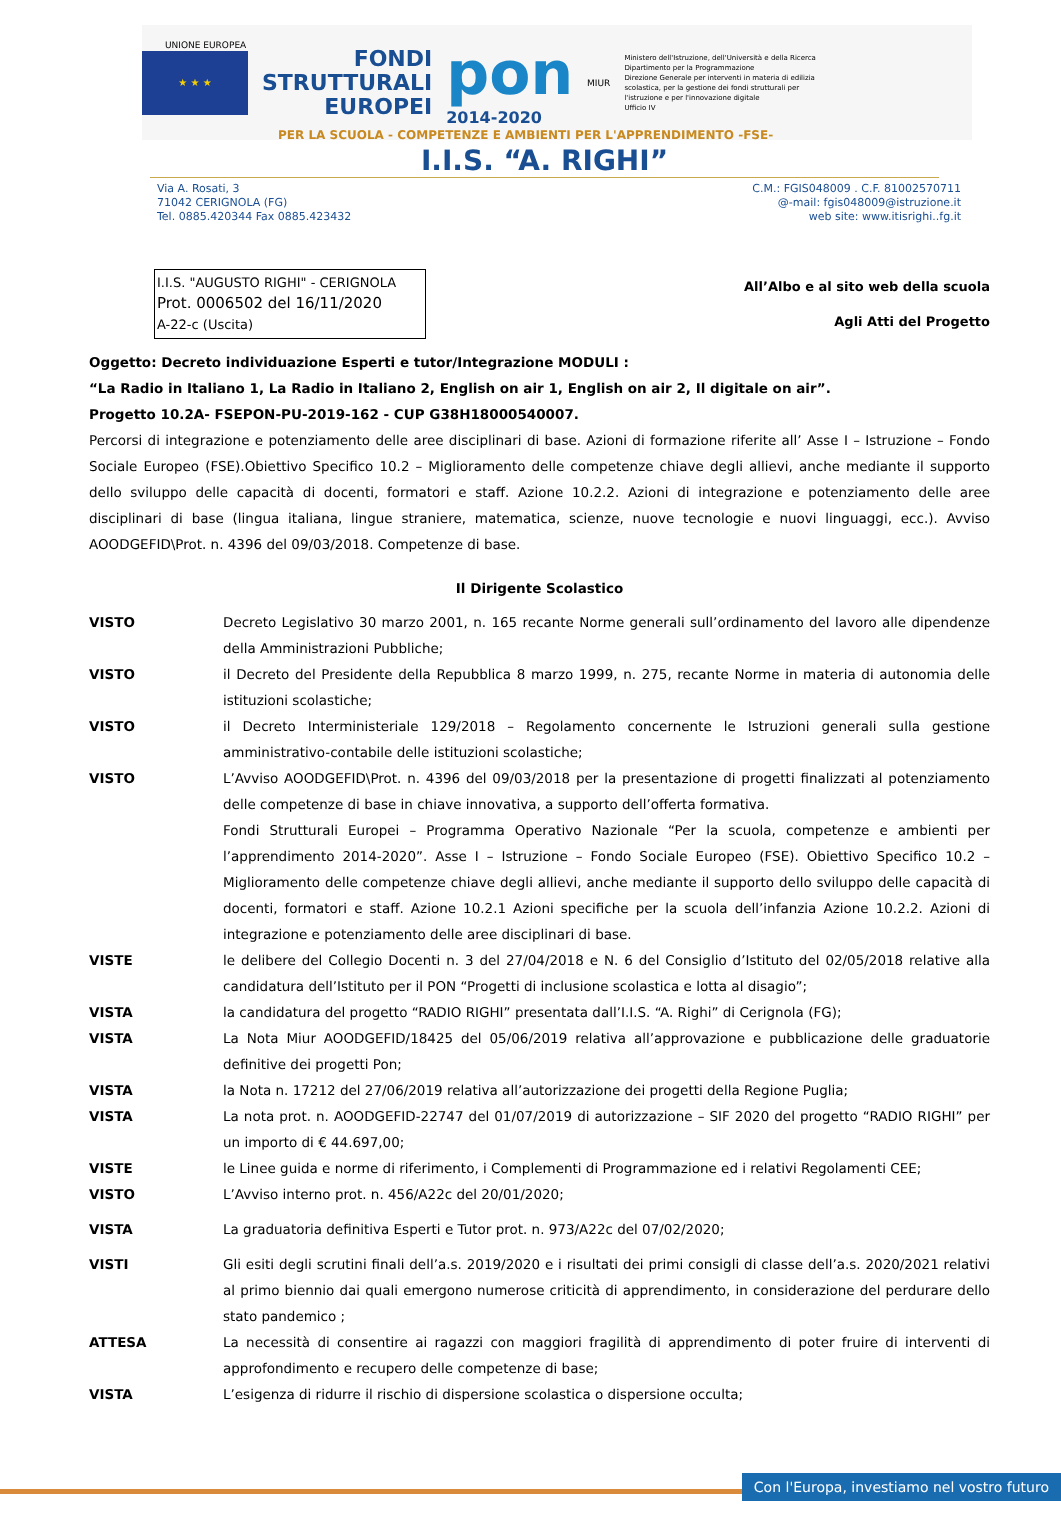★ ★ ★
FONDI
STRUTTURALI
EUROPEI
pon
2014-2020
MIUR
Ministero dell'Istruzione, dell'Università e della Ricerca
Dipartimento per la Programmazione
Direzione Generale per interventi in materia di edilizia
scolastica, per la gestione dei fondi strutturali per
l'istruzione e per l'innovazione digitale
Ufficio IV
UNIONE EUROPEA
PER LA SCUOLA - COMPETENZE E AMBIENTI PER L'APPRENDIMENTO -FSE-
I.I.S. “A. RIGHI”
Via A. Rosati, 3
71042 CERIGNOLA (FG)
Tel. 0885.420344 Fax 0885.423432
C.M.: FGIS048009 . C.F. 81002570711
@-mail: fgis048009@istruzione.it
web site: www.itisrighi..fg.it
I.I.S. "AUGUSTO RIGHI" - CERIGNOLA
Prot. 0006502 del 16/11/2020
A-22-c (Uscita)
All’Albo e al sito web della scuola
Agli Atti del Progetto
Oggetto: Decreto individuazione Esperti e tutor/Integrazione MODULI :
“La Radio in Italiano 1, La Radio in Italiano 2, English on air 1, English on air 2, Il digitale on air”.
Progetto 10.2A- FSEPON-PU-2019-162 - CUP G38H18000540007.
Percorsi di integrazione e potenziamento delle aree disciplinari di base. Azioni di formazione riferite all’ Asse I – Istruzione – Fondo Sociale Europeo (FSE).Obiettivo Specifico 10.2 – Miglioramento delle competenze chiave degli allievi, anche mediante il supporto dello sviluppo delle capacità di docenti, formatori e staff. Azione 10.2.2. Azioni di integrazione e potenziamento delle aree disciplinari di base (lingua italiana, lingue straniere, matematica, scienze, nuove tecnologie e nuovi linguaggi, ecc.). Avviso AOODGEFID\Prot. n. 4396 del 09/03/2018. Competenze di base.
Il Dirigente Scolastico
VISTO Decreto Legislativo 30 marzo 2001, n. 165 recante Norme generali sull’ordinamento del lavoro alle dipendenze della Amministrazioni Pubbliche;
VISTO il Decreto del Presidente della Repubblica 8 marzo 1999, n. 275, recante Norme in materia di autonomia delle istituzioni scolastiche;
VISTO il Decreto Interministeriale 129/2018 – Regolamento concernente le Istruzioni generali sulla gestione amministrativo-contabile delle istituzioni scolastiche;
VISTO L’Avviso AOODGEFID\Prot. n. 4396 del 09/03/2018 per la presentazione di progetti finalizzati al potenziamento delle competenze di base in chiave innovativa, a supporto dell’offerta formativa.
Fondi Strutturali Europei – Programma Operativo Nazionale “Per la scuola, competenze e ambienti per l’apprendimento 2014-2020”. Asse I – Istruzione – Fondo Sociale Europeo (FSE). Obiettivo Specifico 10.2 – Miglioramento delle competenze chiave degli allievi, anche mediante il supporto dello sviluppo delle capacità di docenti, formatori e staff. Azione 10.2.1 Azioni specifiche per la scuola dell’infanzia Azione 10.2.2. Azioni di integrazione e potenziamento delle aree disciplinari di base.
VISTE le delibere del Collegio Docenti n. 3 del 27/04/2018 e N. 6 del Consiglio d’Istituto del 02/05/2018 relative alla candidatura dell’Istituto per il PON “Progetti di inclusione scolastica e lotta al disagio”;
VISTA la candidatura del progetto “RADIO RIGHI” presentata dall’I.I.S. “A. Righi” di Cerignola (FG);
VISTA La Nota Miur AOODGEFID/18425 del 05/06/2019 relativa all’approvazione e pubblicazione delle graduatorie definitive dei progetti Pon;
VISTA la Nota n. 17212 del 27/06/2019 relativa all’autorizzazione dei progetti della Regione Puglia;
VISTA La nota prot. n. AOODGEFID-22747 del 01/07/2019 di autorizzazione – SIF 2020 del progetto “RADIO RIGHI” per un importo di € 44.697,00;
VISTE le Linee guida e norme di riferimento, i Complementi di Programmazione ed i relativi Regolamenti CEE;
VISTO L’Avviso interno prot. n. 456/A22c del 20/01/2020;
VISTA La graduatoria definitiva Esperti e Tutor prot. n. 973/A22c del 07/02/2020;
VISTI Gli esiti degli scrutini finali dell’a.s. 2019/2020 e i risultati dei primi consigli di classe dell’a.s. 2020/2021 relativi al primo biennio dai quali emergono numerose criticità di apprendimento, in considerazione del perdurare dello stato pandemico ;
ATTESA La necessità di consentire ai ragazzi con maggiori fragilità di apprendimento di poter fruire di interventi di approfondimento e recupero delle competenze di base;
VISTA L’esigenza di ridurre il rischio di dispersione scolastica o dispersione occulta;
Con l'Europa, investiamo nel vostro futuro